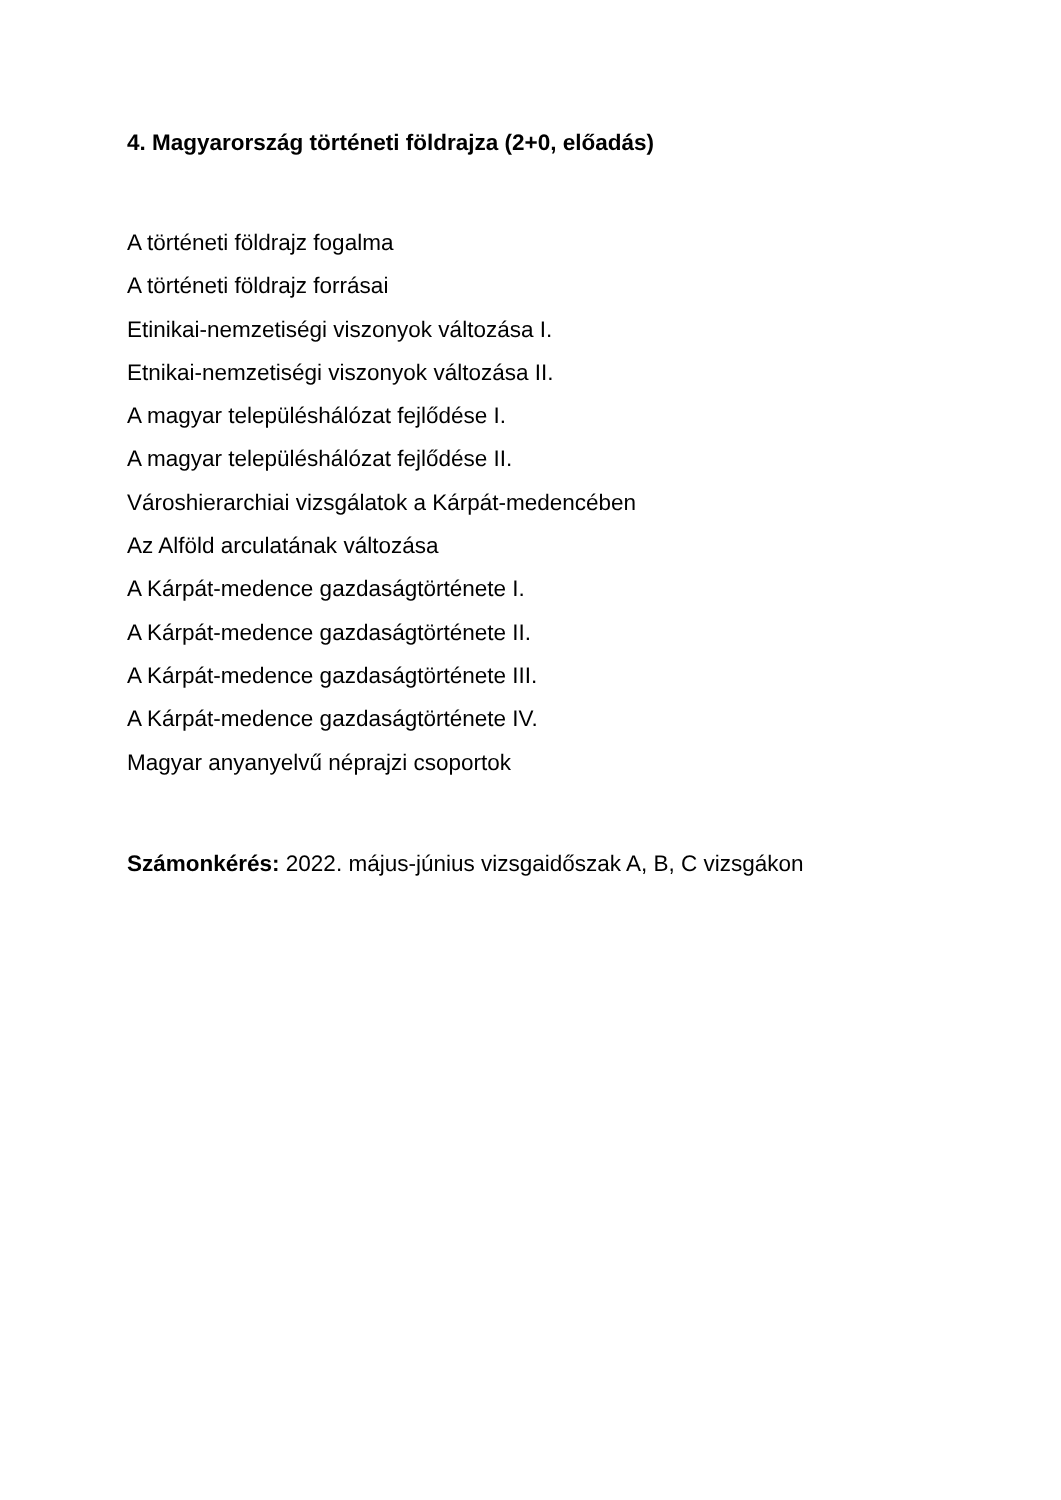4. Magyarország történeti földrajza (2+0, előadás)
A történeti földrajz fogalma
A történeti földrajz forrásai
Etinikai-nemzetiségi viszonyok változása I.
Etnikai-nemzetiségi viszonyok változása II.
A magyar településhálózat fejlődése I.
A magyar településhálózat fejlődése II.
Városhierarchiai vizsgálatok a Kárpát-medencében
Az Alföld arculatának változása
A Kárpát-medence gazdaságtörténete I.
A Kárpát-medence gazdaságtörténete II.
A Kárpát-medence gazdaságtörténete III.
A Kárpát-medence gazdaságtörténete IV.
Magyar anyanyelvű néprajzi csoportok
Számonkérés: 2022. május-június vizsgaidőszak A, B, C vizsgákon